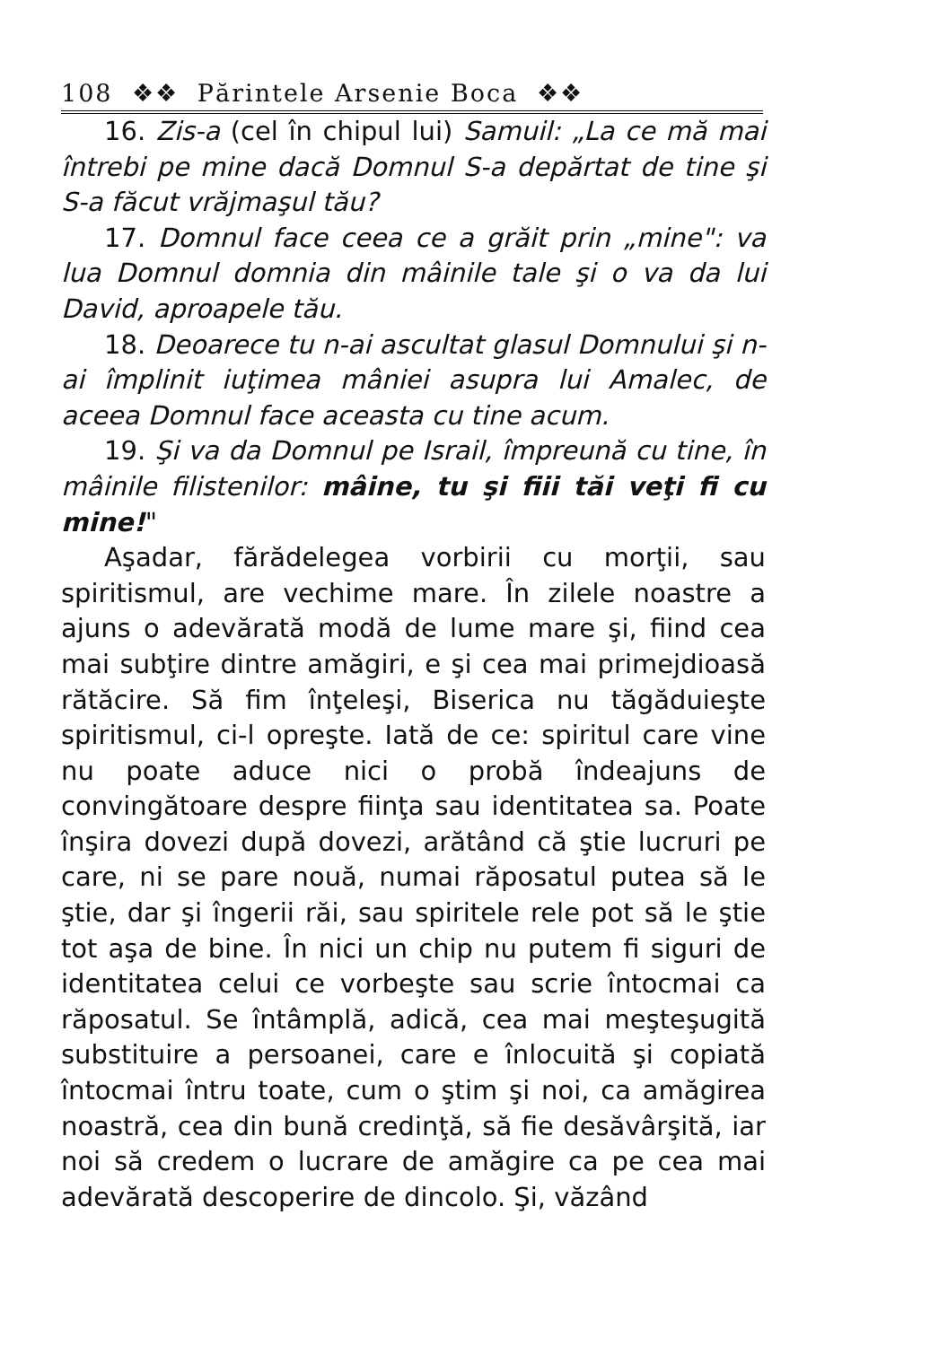108 ❖❖ Părintele Arsenie Boca ❖❖
16. Zis-a (cel în chipul lui) Samuil: „La ce mă mai întrebi pe mine dacă Domnul S-a depărtat de tine şi S-a făcut vrăjmaşul tău?
17. Domnul face ceea ce a grăit prin „mine": va lua Domnul domnia din mâinile tale şi o va da lui David, aproapele tău.
18. Deoarece tu n-ai ascultat glasul Domnului şi n-ai împlinit iuţimea mâniei asupra lui Amalec, de aceea Domnul face aceasta cu tine acum.
19. Şi va da Domnul pe Israil, împreună cu tine, în mâinile filistenilor: mâine, tu şi fiii tăi veţi fi cu mine!"
Aşadar, fărădelegea vorbirii cu morţii, sau spiritismul, are vechime mare. În zilele noastre a ajuns o adevărată modă de lume mare şi, fiind cea mai subţire dintre amăgiri, e şi cea mai primejdioasă rătăcire. Să fim înţeleşi, Biserica nu tăgăduieşte spiritismul, ci-l opreşte. Iată de ce: spiritul care vine nu poate aduce nici o probă îndeajuns de convingătoare despre fiinţa sau identitatea sa. Poate înşira dovezi după dovezi, arătând că ştie lucruri pe care, ni se pare nouă, numai răposatul putea să le ştie, dar şi îngerii răi, sau spiritele rele pot să le ştie tot aşa de bine. În nici un chip nu putem fi siguri de identitatea celui ce vorbeşte sau scrie întocmai ca răposatul. Se întâmplă, adică, cea mai meşteşugită substituire a persoanei, care e înlocuită şi copiată întocmai întru toate, cum o ştim şi noi, ca amăgirea noastră, cea din bună credinţă, să fie desăvârşită, iar noi să credem o lucrare de amăgire ca pe cea mai adevărată descoperire de dincolo. Şi, văzând